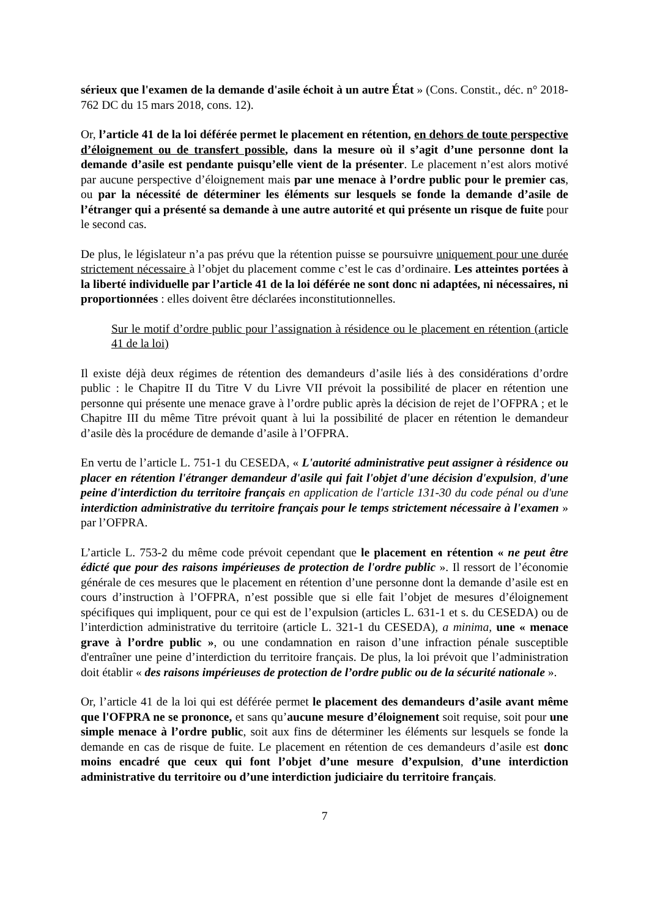sérieux que l'examen de la demande d'asile échoit à un autre État » (Cons. Constit., déc. n° 2018-762 DC du 15 mars 2018, cons. 12).
Or, l’article 41 de la loi déférée permet le placement en rétention, en dehors de toute perspective d’éloignement ou de transfert possible, dans la mesure où il s’agit d’une personne dont la demande d’asile est pendante puisqu’elle vient de la présenter. Le placement n’est alors motivé par aucune perspective d’éloignement mais par une menace à l’ordre public pour le premier cas, ou par la nécessité de déterminer les éléments sur lesquels se fonde la demande d’asile de l’étranger qui a présenté sa demande à une autre autorité et qui présente un risque de fuite pour le second cas.
De plus, le législateur n’a pas prévu que la rétention puisse se poursuivre uniquement pour une durée strictement nécessaire à l’objet du placement comme c’est le cas d’ordinaire. Les atteintes portées à la liberté individuelle par l’article 41 de la loi déférée ne sont donc ni adaptées, ni nécessaires, ni proportionnées : elles doivent être déclarées inconstitutionnelles.
Sur le motif d’ordre public pour l’assignation à résidence ou le placement en rétention (article 41 de la loi)
Il existe déjà deux régimes de rétention des demandeurs d’asile liés à des considérations d’ordre public : le Chapitre II du Titre V du Livre VII prévoit la possibilité de placer en rétention une personne qui présente une menace grave à l’ordre public après la décision de rejet de l’OFPRA ; et le Chapitre III du même Titre prévoit quant à lui la possibilité de placer en rétention le demandeur d’asile dès la procédure de demande d’asile à l’OFPRA.
En vertu de l’article L. 751-1 du CESEDA, « L'autorité administrative peut assigner à résidence ou placer en rétention l'étranger demandeur d'asile qui fait l'objet d'une décision d'expulsion, d'une peine d'interdiction du territoire français en application de l'article 131-30 du code pénal ou d'une interdiction administrative du territoire français pour le temps strictement nécessaire à l'examen » par l’OFPRA.
L’article L. 753-2 du même code prévoit cependant que le placement en rétention « ne peut être édicté que pour des raisons impérieuses de protection de l'ordre public ». Il ressort de l’économie générale de ces mesures que le placement en rétention d’une personne dont la demande d’asile est en cours d’instruction à l’OFPRA, n’est possible que si elle fait l’objet de mesures d’éloignement spécifiques qui impliquent, pour ce qui est de l’expulsion (articles L. 631-1 et s. du CESEDA) ou de l’interdiction administrative du territoire (article L. 321-1 du CESEDA), a minima, une « menace grave à l’ordre public », ou une condamnation en raison d’une infraction pénale susceptible d'entraîner une peine d’interdiction du territoire français. De plus, la loi prévoit que l’administration doit établir « des raisons impérieuses de protection de l’ordre public ou de la sécurité nationale ».
Or, l’article 41 de la loi qui est déférée permet le placement des demandeurs d’asile avant même que l'OFPRA ne se prononce, et sans qu’aucune mesure d’éloignement soit requise, soit pour une simple menace à l’ordre public, soit aux fins de déterminer les éléments sur lesquels se fonde la demande en cas de risque de fuite. Le placement en rétention de ces demandeurs d’asile est donc moins encadré que ceux qui font l’objet d’une mesure d’expulsion, d’une interdiction administrative du territoire ou d’une interdiction judiciaire du territoire français.
7